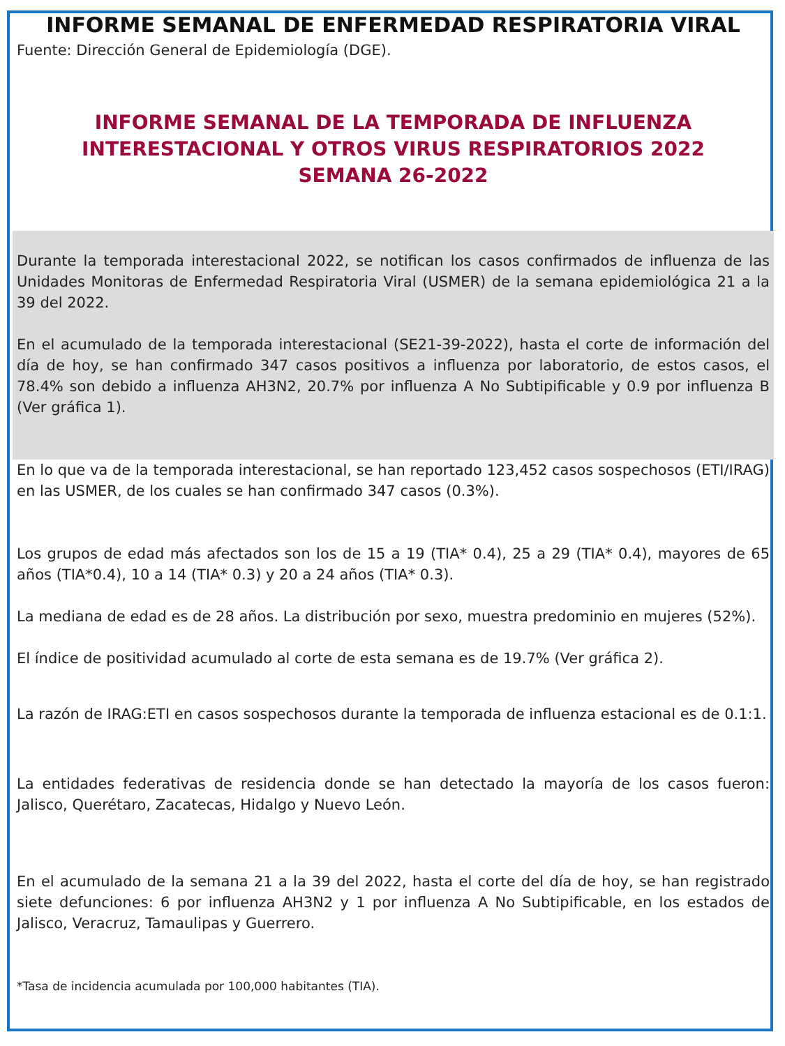INFORME SEMANAL DE ENFERMEDAD RESPIRATORIA VIRAL
Fuente: Dirección General de Epidemiología (DGE).
INFORME SEMANAL DE LA TEMPORADA DE INFLUENZA INTERESTACIONAL Y OTROS VIRUS RESPIRATORIOS 2022
SEMANA 26-2022
Durante la temporada interestacional 2022, se notifican los casos confirmados de influenza de las Unidades Monitoras de Enfermedad Respiratoria Viral (USMER) de la semana epidemiológica 21 a la 39 del 2022.
En el acumulado de la temporada interestacional (SE21-39-2022), hasta el corte de información del día de hoy, se han confirmado 347 casos positivos a influenza por laboratorio, de estos casos, el 78.4% son debido a influenza AH3N2, 20.7% por influenza A No Subtipificable y 0.9 por influenza B (Ver gráfica 1).
En lo que va de la temporada interestacional, se han reportado 123,452 casos sospechosos (ETI/IRAG) en las USMER, de los cuales se han confirmado 347 casos (0.3%).
Los grupos de edad más afectados son los de 15 a 19 (TIA* 0.4), 25 a 29 (TIA* 0.4), mayores de 65 años (TIA*0.4), 10 a 14 (TIA* 0.3) y 20 a 24 años (TIA* 0.3).
La mediana de edad es de 28 años. La distribución por sexo, muestra predominio en mujeres (52%).
El índice de positividad acumulado al corte de esta semana es de 19.7% (Ver gráfica 2).
La razón de IRAG:ETI en casos sospechosos durante la temporada de influenza estacional es de 0.1:1.
La entidades federativas de residencia donde se han detectado la mayoría de los casos fueron: Jalisco, Querétaro, Zacatecas, Hidalgo y Nuevo León.
En el acumulado de la semana 21 a la 39 del 2022, hasta el corte del día de hoy, se han registrado siete defunciones: 6 por influenza AH3N2 y 1 por influenza A No Subtipificable, en los estados de Jalisco, Veracruz, Tamaulipas y Guerrero.
*Tasa de incidencia acumulada por 100,000 habitantes (TIA).